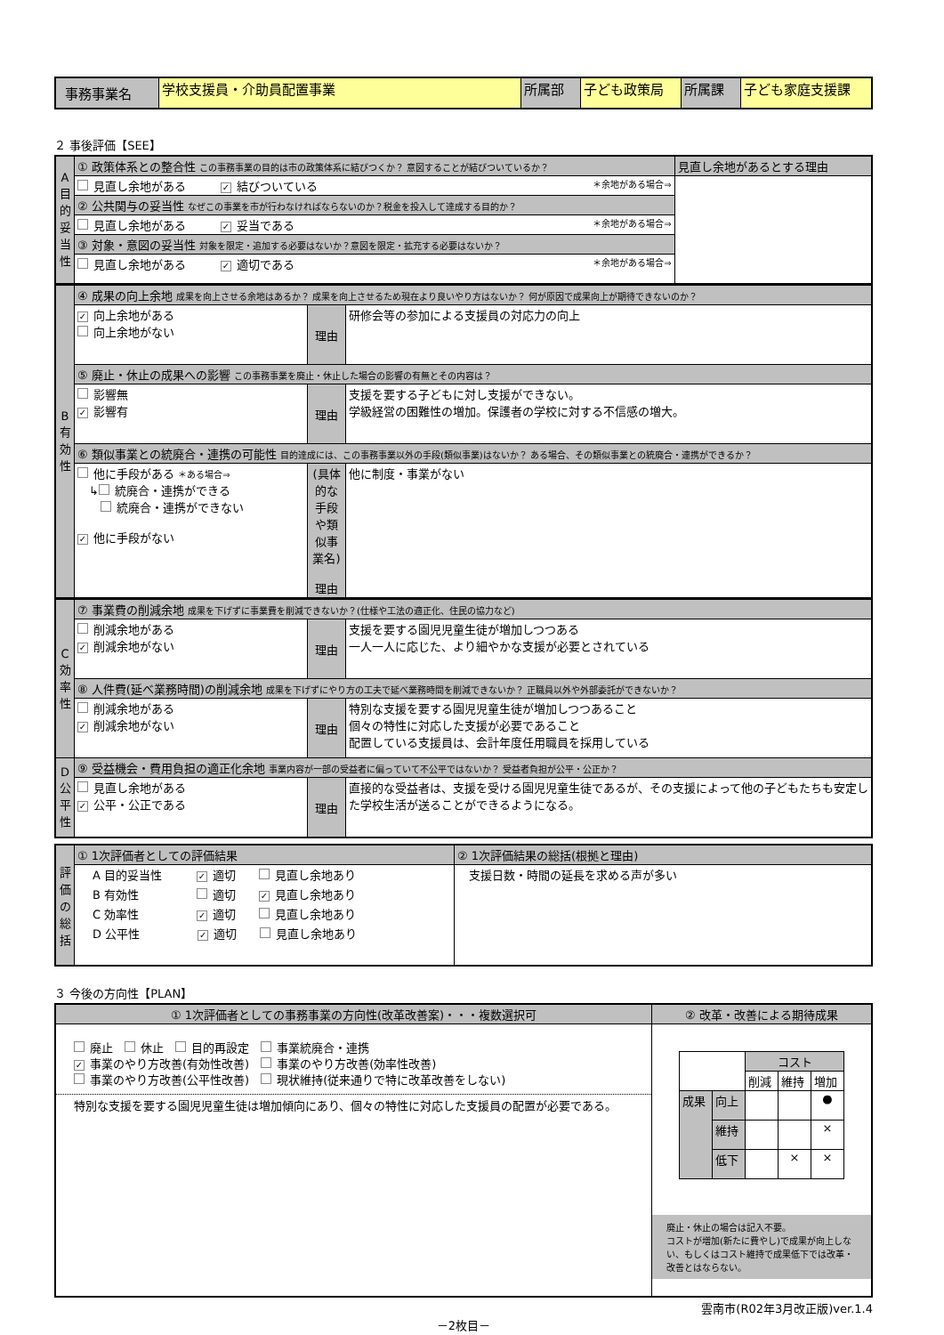| 事務事業名 | 学校支援員・介助員配置事業 | 所属部 | 子ども政策局 | 所属課 | 子ども家庭支援課 |
２ 事後評価【SEE】
| A 目的妥当性 | ① 政策体系との整合性 この事務事業の目的は市の政策体系に結びつくか？ 意図することが結びついているか？ | 見直し余地があるとする理由 |
| | 見直し余地がある ✓ 結びついている ＊余地がある場合⇒ | |
| | ② 公共関与の妥当性 なぜこの事業を市が行わなければならないのか？税金を投入して達成する目的か？ | |
| | 見直し余地がある ✓ 妥当である ＊余地がある場合⇒ | |
| | ③ 対象・意図の妥当性 対象を限定・追加する必要はないか？意図を限定・拡充する必要はないか？ | |
| | 見直し余地がある ✓ 適切である ＊余地がある場合⇒ | |
| B 有効性 | ④ 成果の向上余地 成果を向上させる余地はあるか？ 成果を向上させるため現在より良いやり方はないか？ 何が原因で成果向上が期待できないのか？ | | |
| | ✓ 向上余地がある 向上余地がない | 理由 | 研修会等の参加による支援員の対応力の向上 |
| | ⑤ 廃止・休止の成果への影響 この事務事業を廃止・休止した場合の影響の有無とその内容は？ | | |
| | 影響無 ✓ 影響有 | 理由 | 支援を要する子どもに対し支援ができない。 学級経営の困難性の増加。保護者の学校に対する不信感の増大。 |
| | ⑥ 類似事業との統廃合・連携の可能性 目的達成には、この事務事業以外の手段(類似事業)はないか？ ある場合、その類似事業との統廃合・連携ができるか？ | | |
| | 他に手段がある ＊ある場合⇒ ↳ 統廃合・連携ができる 統廃合・連携ができない ✓ 他に手段がない | (具体的な手段や類似事業名) 理由 | 他に制度・事業がない |
| C 効率性 | ⑦ 事業費の削減余地 成果を下げずに事業費を削減できないか？(仕様や工法の適正化、住民の協力など) | | |
| | 削減余地がある ✓ 削減余地がない | 理由 | 支援を要する園児児童生徒が増加しつつある 一人一人に応じた、より細やかな支援が必要とされている |
| | ⑧ 人件費(延べ業務時間)の削減余地 成果を下げずにやり方の工夫で延べ業務時間を削減できないか？ 正職員以外や外部委託ができないか？ | | |
| | 削減余地がある ✓ 削減余地がない | 理由 | 特別な支援を要する園児児童生徒が増加しつつあること 個々の特性に対応した支援が必要であること 配置している支援員は、会計年度任用職員を採用している |
| D 公平性 | ⑨ 受益機会・費用負担の適正化余地 事業内容が一部の受益者に偏っていて不公平ではないか？ 受益者負担が公平・公正か？ | | |
| | 見直し余地がある ✓ 公平・公正である | 理由 | 直接的な受益者は、支援を受ける園児児童生徒であるが、その支援によって他の子どもたちも安定した学校生活が送ることができるようになる。 |
| 評価の総括 | ① 1次評価者としての評価結果 | ② 1次評価結果の総括(根拠と理由) |
| | A 目的妥当性 ✓ 適切 見直し余地あり B 有効性 適切 ✓ 見直し余地あり C 効率性 ✓ 適切 見直し余地あり D 公平性 ✓ 適切 見直し余地あり | 支援日数・時間の延長を求める声が多い |
３ 今後の方向性【PLAN】
| ① 1次評価者としての事務事業の方向性(改革改善案)・・・複数選択可 | ② 改革・改善による期待成果 |
| 廃止 休止 目的再設定 事業統廃合・連携 ✓ 事業のやり方改善(有効性改善) 事業のやり方改善(効率性改善) 事業のやり方改善(公平性改善) 現状維持(従来通りで特に改革改善をしない) 特別な支援を要する園児児童生徒は増加傾向にあり、個々の特性に対応した支援員の配置が必要である。 | / / / コスト / / / / / / 削減 / 維持 / 増加 / / 成果 / 向上 / / / ● / / / 維持 / / / × / / / 低下 / / × / × / 廃止・休止の場合は記入不要。 コストが増加(新たに費やし)で成果が向上しない、もしくはコスト維持で成果低下では改革・改善とはならない。 |
雲南市(R02年3月改正版)ver.1.4
－2枚目－